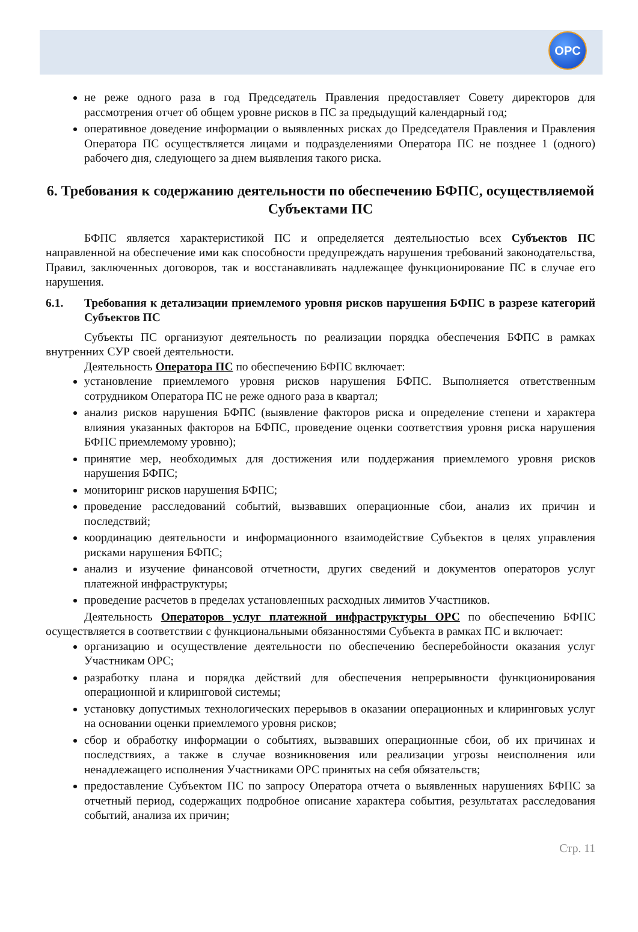OPC
не реже одного раза в год Председатель Правления предоставляет Совету директоров для рассмотрения отчет об общем уровне рисков в ПС за предыдущий календарный год;
оперативное доведение информации о выявленных рисках до Председателя Правления и Правления Оператора ПС осуществляется лицами и подразделениями Оператора ПС не позднее 1 (одного) рабочего дня, следующего за днем выявления такого риска.
6. Требования к содержанию деятельности по обеспечению БФПС, осуществляемой Субъектами ПС
БФПС является характеристикой ПС и определяется деятельностью всех Субъектов ПС направленной на обеспечение ими как способности предупреждать нарушения требований законодательства, Правил, заключенных договоров, так и восстанавливать надлежащее функционирование ПС в случае его нарушения.
6.1. Требования к детализации приемлемого уровня рисков нарушения БФПС в разрезе категорий Субъектов ПС
Субъекты ПС организуют деятельность по реализации порядка обеспечения БФПС в рамках внутренних СУР своей деятельности.
Деятельность Оператора ПС по обеспечению БФПС включает:
установление приемлемого уровня рисков нарушения БФПС. Выполняется ответственным сотрудником Оператора ПС не реже одного раза в квартал;
анализ рисков нарушения БФПС (выявление факторов риска и определение степени и характера влияния указанных факторов на БФПС, проведение оценки соответствия уровня риска нарушения БФПС приемлемому уровню);
принятие мер, необходимых для достижения или поддержания приемлемого уровня рисков нарушения БФПС;
мониторинг рисков нарушения БФПС;
проведение расследований событий, вызвавших операционные сбои, анализ их причин и последствий;
координацию деятельности и информационного взаимодействие Субъектов в целях управления рисками нарушения БФПС;
анализ и изучение финансовой отчетности, других сведений и документов операторов услуг платежной инфраструктуры;
проведение расчетов в пределах установленных расходных лимитов Участников.
Деятельность Операторов услуг платежной инфраструктуры ОРС по обеспечению БФПС осуществляется в соответствии с функциональными обязанностями Субъекта в рамках ПС и включает:
организацию и осуществление деятельности по обеспечению бесперебойности оказания услуг Участникам ОРС;
разработку плана и порядка действий для обеспечения непрерывности функционирования операционной и клиринговой системы;
установку допустимых технологических перерывов в оказании операционных и клиринговых услуг на основании оценки приемлемого уровня рисков;
сбор и обработку информации о событиях, вызвавших операционные сбои, об их причинах и последствиях, а также в случае возникновения или реализации угрозы неисполнения или ненадлежащего исполнения Участниками ОРС принятых на себя обязательств;
предоставление Субъектом ПС по запросу Оператора отчета о выявленных нарушениях БФПС за отчетный период, содержащих подробное описание характера события, результатах расследования событий, анализа их причин;
Стр. 11